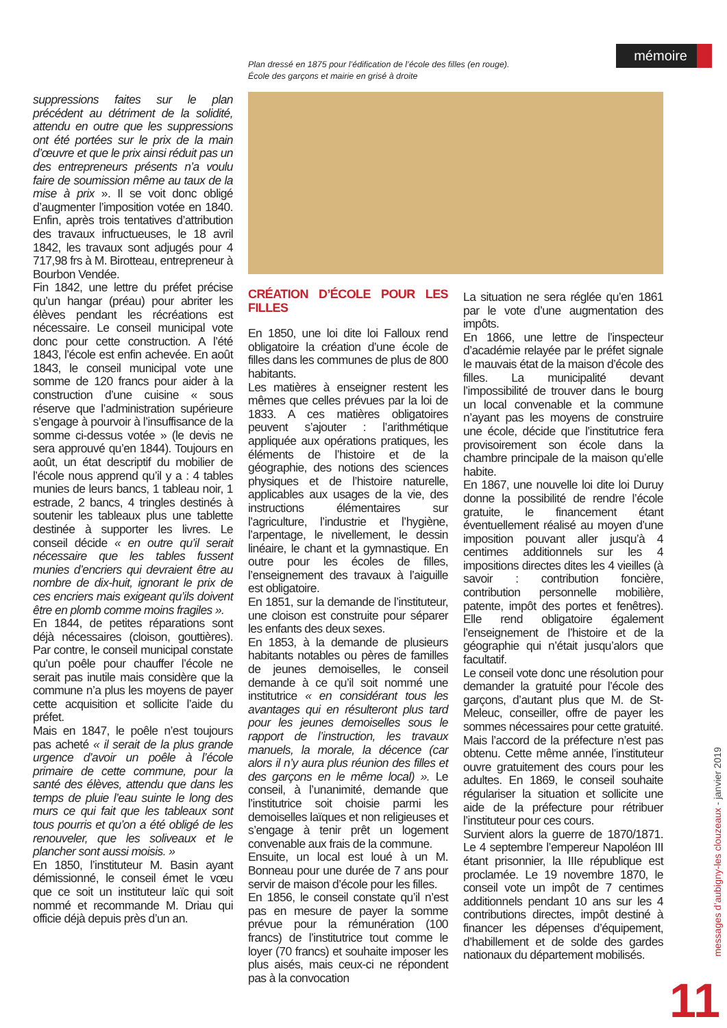mémoire
Plan dressé en 1875 pour l’édification de l’école des filles (en rouge).
École des garçons et mairie en grisé à droite
suppressions faites sur le plan précédent au détriment de la solidité, attendu en outre que les suppressions ont été portées sur le prix de la main d’œuvre et que le prix ainsi réduit pas un des entrepreneurs présents n’a voulu faire de soumission même au taux de la mise à prix ». Il se voit donc obligé d’augmenter l’imposition votée en 1840. Enfin, après trois tentatives d’attribution des travaux infructueuses, le 18 avril 1842, les travaux sont adjugés pour 4 717,98 frs à M. Birotteau, entrepreneur à Bourbon Vendée.
Fin 1842, une lettre du préfet précise qu’un hangar (préau) pour abriter les élèves pendant les récréations est nécessaire. Le conseil municipal vote donc pour cette construction. A l’été 1843, l’école est enfin achevée. En août 1843, le conseil municipal vote une somme de 120 francs pour aider à la construction d’une cuisine « sous réserve que l’administration supérieure s’engage à pourvoir à l’insuffisance de la somme ci-dessus votée » (le devis ne sera approuvé qu’en 1844). Toujours en août, un état descriptif du mobilier de l’école nous apprend qu’il y a : 4 tables munies de leurs bancs, 1 tableau noir, 1 estrade, 2 bancs, 4 tringles destinés à soutenir les tableaux plus une tablette destinée à supporter les livres. Le conseil décide « en outre qu’il serait nécessaire que les tables fussent munies d’encriers qui devraient être au nombre de dix-huit, ignorant le prix de ces encriers mais exigeant qu’ils doivent être en plomb comme moins fragiles ».
En 1844, de petites réparations sont déjà nécessaires (cloison, gouttières). Par contre, le conseil municipal constate qu’un poêle pour chauffer l’école ne serait pas inutile mais considère que la commune n’a plus les moyens de payer cette acquisition et sollicite l’aide du préfet.
Mais en 1847, le poêle n’est toujours pas acheté « il serait de la plus grande urgence d’avoir un poêle à l’école primaire de cette commune, pour la santé des élèves, attendu que dans les temps de pluie l’eau suinte le long des murs ce qui fait que les tableaux sont tous pourris et qu’on a été obligé de les renouveler, que les soliveaux et le plancher sont aussi moisis. »
En 1850, l’instituteur M. Basin ayant démissionné, le conseil émet le vœu que ce soit un instituteur laïc qui soit nommé et recommande M. Driau qui officie déjà depuis près d’un an.
CRÉATION D’ÉCOLE POUR LES FILLES
En 1850, une loi dite loi Falloux rend obligatoire la création d’une école de filles dans les communes de plus de 800 habitants.
Les matières à enseigner restent les mêmes que celles prévues par la loi de 1833. A ces matières obligatoires peuvent s’ajouter : l’arithmétique appliquée aux opérations pratiques, les éléments de l’histoire et de la géographie, des notions des sciences physiques et de l’histoire naturelle, applicables aux usages de la vie, des instructions élémentaires sur l’agriculture, l’industrie et l’hygiène, l’arpentage, le nivellement, le dessin linéaire, le chant et la gymnastique. En outre pour les écoles de filles, l’enseignement des travaux à l’aiguille est obligatoire.
En 1851, sur la demande de l’instituteur, une cloison est construite pour séparer les enfants des deux sexes.
En 1853, à la demande de plusieurs habitants notables ou pères de familles de jeunes demoiselles, le conseil demande à ce qu’il soit nommé une institutrice « en considérant tous les avantages qui en résulteront plus tard pour les jeunes demoiselles sous le rapport de l’instruction, les travaux manuels, la morale, la décence (car alors il n’y aura plus réunion des filles et des garçons en le même local) ». Le conseil, à l’unanimité, demande que l’institutrice soit choisie parmi les demoiselles laïques et non religieuses et s’engage à tenir prêt un logement convenable aux frais de la commune.
Ensuite, un local est loué à un M. Bonneau pour une durée de 7 ans pour servir de maison d’école pour les filles.
En 1856, le conseil constate qu’il n’est pas en mesure de payer la somme prévue pour la rémunération (100 francs) de l’institutrice tout comme le loyer (70 francs) et souhaite imposer les plus aisés, mais ceux-ci ne répondent pas à la convocation
La situation ne sera réglée qu’en 1861 par le vote d’une augmentation des impôts.
En 1866, une lettre de l’inspecteur d’académie relayée par le préfet signale le mauvais état de la maison d’école des filles. La municipalité devant l’impossibilité de trouver dans le bourg un local convenable et la commune n’ayant pas les moyens de construire une école, décide que l’institutrice fera provisoirement son école dans la chambre principale de la maison qu’elle habite.
En 1867, une nouvelle loi dite loi Duruy donne la possibilité de rendre l’école gratuite, le financement étant éventuellement réalisé au moyen d’une imposition pouvant aller jusqu’à 4 centimes additionnels sur les 4 impositions directes dites les 4 vieilles (à savoir : contribution foncière, contribution personnelle mobilière, patente, impôt des portes et fenêtres). Elle rend obligatoire également l’enseignement de l’histoire et de la géographie qui n’était jusqu’alors que facultatif.
Le conseil vote donc une résolution pour demander la gratuité pour l’école des garçons, d’autant plus que M. de St-Meleuc, conseiller, offre de payer les sommes nécessaires pour cette gratuité. Mais l’accord de la préfecture n’est pas obtenu. Cette même année, l’instituteur ouvre gratuitement des cours pour les adultes. En 1869, le conseil souhaite régulariser la situation et sollicite une aide de la préfecture pour rétribuer l’instituteur pour ces cours.
Survient alors la guerre de 1870/1871. Le 4 septembre l’empereur Napoléon III étant prisonnier, la IIIe république est proclamée. Le 19 novembre 1870, le conseil vote un impôt de 7 centimes additionnels pendant 10 ans sur les 4 contributions directes, impôt destiné à financer les dépenses d’équipement, d’habillement et de solde des gardes nationaux du département mobilisés.
messages d’aubigny-les clouzeaux - janvier 2019
11